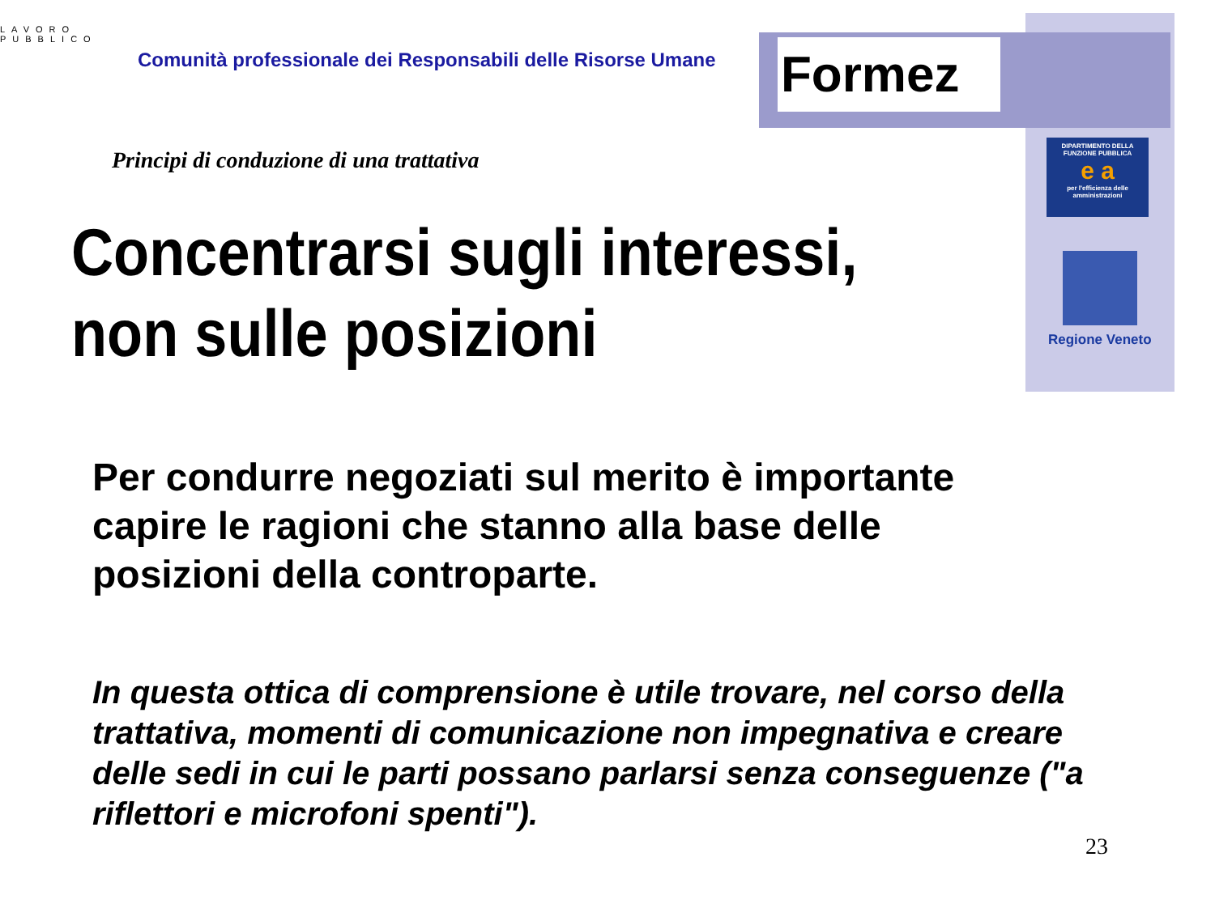Formez
LAVORO
PUBBLICO
Comunità professionale dei Responsabili delle Risorse Umane
DIPARTIMENTO DELLA
FUNZIONE PUBBLICA
e a
per l'efficienza delle amministrazioni
Regione Veneto
Principi di conduzione di una trattativa
Concentrarsi sugli interessi,
non sulle posizioni
Per condurre negoziati sul merito è importante
capire le ragioni che stanno alla base delle
posizioni della controparte.
In questa ottica di comprensione è utile trovare, nel corso della trattativa, momenti di comunicazione non impegnativa e creare delle sedi in cui le parti possano parlarsi senza conseguenze ("a riflettori e microfoni spenti").
23